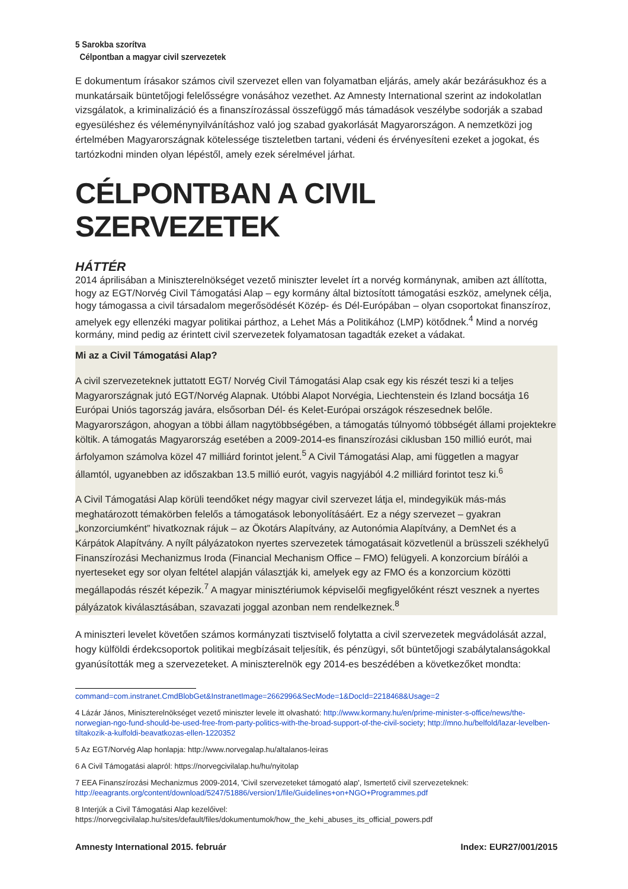5 Sarokba szorítva
Célpontban a magyar civil szervezetek
E dokumentum írásakor számos civil szervezet ellen van folyamatban eljárás, amely akár bezárásukhoz és a munkatársaik büntetőjogi felelősségre vonásához vezethet. Az Amnesty International szerint az indokolatlan vizsgálatok, a kriminalizáció és a finanszírozással összefüggő más támadások veszélybe sodorják a szabad egyesüléshez és véleménynyilvánításhoz való jog szabad gyakorlását Magyarországon. A nemzetközi jog értelmében Magyarországnak kötelessége tiszteletben tartani, védeni és érvényesíteni ezeket a jogokat, és tartózkodni minden olyan lépéstől, amely ezek sérelmével járhat.
CÉLPONTBAN A CIVIL SZERVEZETEK
HÁTTÉR
2014 áprilisában a Miniszterelnökséget vezető miniszter levelet írt a norvég kormánynak, amiben azt állította, hogy az EGT/Norvég Civil Támogatási Alap – egy kormány által biztosított támogatási eszköz, amelynek célja, hogy támogassa a civil társadalom megerősödését Közép- és Dél-Európában – olyan csoportokat finanszíroz, amelyek egy ellenzéki magyar politikai párthoz, a Lehet Más a Politikához (LMP) kötődnek.<sup>4</sup> Mind a norvég kormány, mind pedig az érintett civil szervezetek folyamatosan tagadták ezeket a vádakat.
Mi az a Civil Támogatási Alap?
A civil szervezeteknek juttatott EGT/ Norvég Civil Támogatási Alap csak egy kis részét teszi ki a teljes Magyarországnak jutó EGT/Norvég Alapnak. Utóbbi Alapot Norvégia, Liechtenstein és Izland bocsátja 16 Európai Uniós tagország javára, elsősorban Dél- és Kelet-Európai országok részesednek belőle. Magyarországon, ahogyan a többi állam nagytöbbségében, a támogatás túlnyomó többségét állami projektekre költik. A támogatás Magyarország esetében a 2009-2014-es finanszírozási ciklusban 150 millió eurót, mai árfolyamon számolva közel 47 milliárd forintot jelent.<sup>5</sup> A Civil Támogatási Alap, ami független a magyar államtól, ugyanebben az időszakban 13.5 millió eurót, vagyis nagyjából 4.2 milliárd forintot tesz ki.<sup>6</sup>
A Civil Támogatási Alap körüli teendőket négy magyar civil szervezet látja el, mindegyikük más-más meghatározott témakörben felelős a támogatások lebonyolításáért. Ez a négy szervezet – gyakran „konzorciumként” hivatkoznak rájuk – az Ökotárs Alapítvány, az Autonómia Alapítvány, a DemNet és a Kárpátok Alapítvány. A nyílt pályázatokon nyertes szervezetek támogatásait közvetlenül a brüsszeli székhelyű Finanszírozási Mechanizmus Iroda (Financial Mechanism Office – FMO) felügyeli. A konzorcium bírálói a nyerteseket egy sor olyan feltétel alapján választják ki, amelyek egy az FMO és a konzorcium közötti megállapodás részét képezik.<sup>7</sup> A magyar minisztériumok képviselői megfigyelőként részt vesznek a nyertes pályázatok kiválasztásában, szavazati joggal azonban nem rendelkeznek.<sup>8</sup>
A miniszteri levelet követően számos kormányzati tisztviselő folytatta a civil szervezetek megvádolását azzal, hogy külföldi érdekcsoportok politikai megbízásait teljesítik, és pénzügyi, sőt büntetőjogi szabálytalanságokkal gyanúsították meg a szervezeteket. A miniszterelnök egy 2014-es beszédében a következőket mondta:
command=com.instranet.CmdBlobGet&InstranetImage=2662996&SecMode=1&DocId=2218468&Usage=2
4 Lázár János, Miniszterelnökséget vezető miniszter levele itt olvasható: http://www.kormany.hu/en/prime-minister-s-office/news/the-norwegian-ngo-fund-should-be-used-free-from-party-politics-with-the-broad-support-of-the-civil-society; http://mno.hu/belfold/lazar-levelben-tiltakozik-a-kulfoldi-beavatkozas-ellen-1220352
5 Az EGT/Norvég Alap honlapja: http://www.norvegalap.hu/altalanos-leiras
6 A Civil Támogatási alapról: https://norvegcivilalap.hu/hu/nyitolap
7 EEA Finanszírozási Mechanizmus 2009-2014, 'Civil szervezeteket támogató alap', Ismertető civil szervezeteknek: http://eeagrants.org/content/download/5247/51886/version/1/file/Guidelines+on+NGO+Programmes.pdf
8 Interjúk a Civil Támogatási Alap kezelőivel: https://norvegcivilalap.hu/sites/default/files/dokumentumok/how_the_kehi_abuses_its_official_powers.pdf
Amnesty International 2015. február Index: EUR27/001/2015